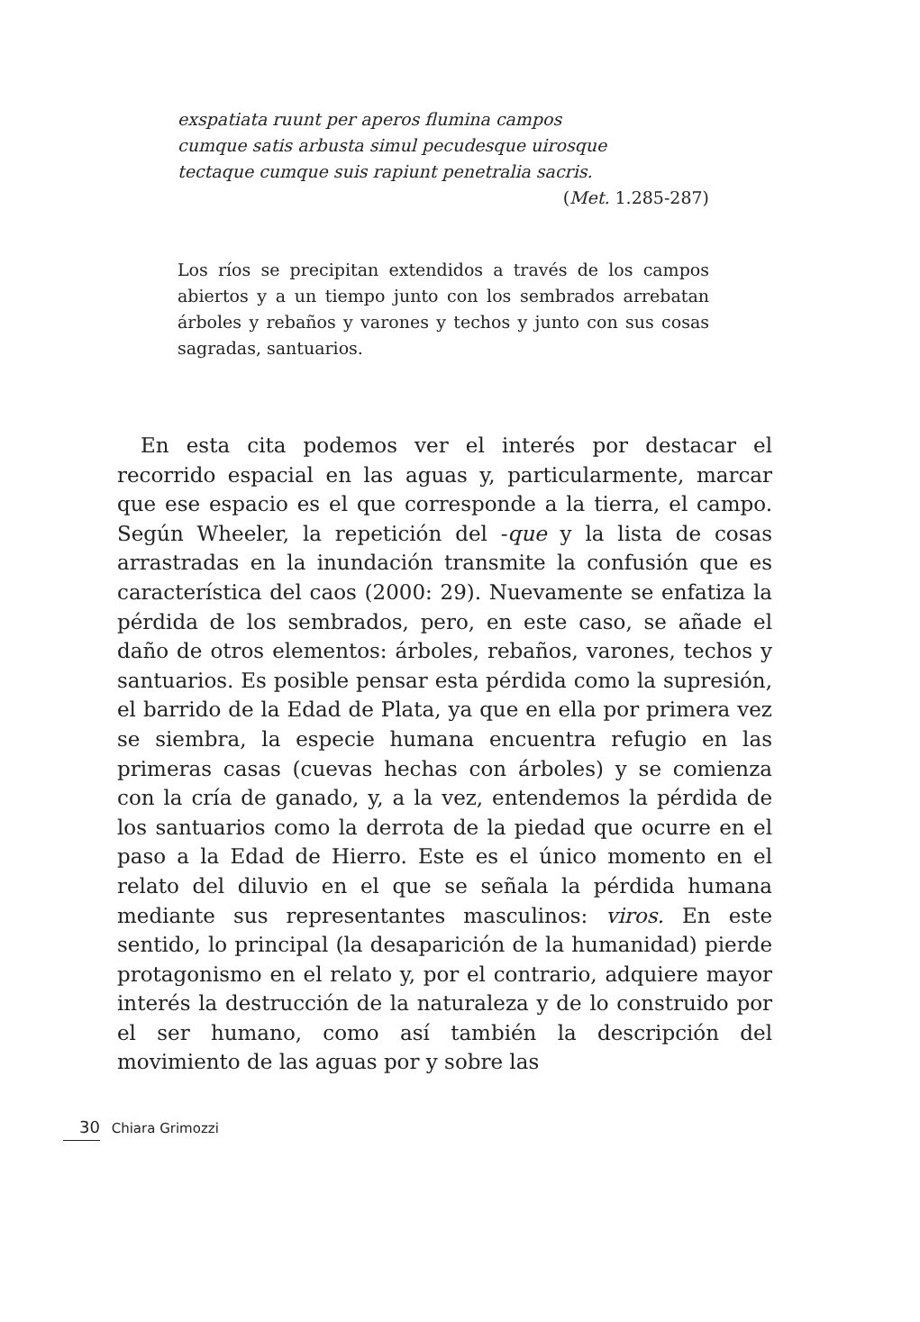exspatiata ruunt per aperos flumina campos
cumque satis arbusta simul pecudesque uirosque
tectaque cumque suis rapiunt penetralia sacris.
(Met. 1.285-287)
Los ríos se precipitan extendidos a través de los campos abiertos y a un tiempo junto con los sembrados arrebatan árboles y rebaños y varones y techos y junto con sus cosas sagradas, santuarios.
En esta cita podemos ver el interés por destacar el recorrido espacial en las aguas y, particularmente, marcar que ese espacio es el que corresponde a la tierra, el campo. Según Wheeler, la repetición del -que y la lista de cosas arrastradas en la inundación transmite la confusión que es característica del caos (2000: 29). Nuevamente se enfatiza la pérdida de los sembrados, pero, en este caso, se añade el daño de otros elementos: árboles, rebaños, varones, techos y santuarios. Es posible pensar esta pérdida como la supresión, el barrido de la Edad de Plata, ya que en ella por primera vez se siembra, la especie humana encuentra refugio en las primeras casas (cuevas hechas con árboles) y se comienza con la cría de ganado, y, a la vez, entendemos la pérdida de los santuarios como la derrota de la piedad que ocurre en el paso a la Edad de Hierro. Este es el único momento en el relato del diluvio en el que se señala la pérdida humana mediante sus representantes masculinos: viros. En este sentido, lo principal (la desaparición de la humanidad) pierde protagonismo en el relato y, por el contrario, adquiere mayor interés la destrucción de la naturaleza y de lo construido por el ser humano, como así también la descripción del movimiento de las aguas por y sobre las
30 Chiara Grimozzi